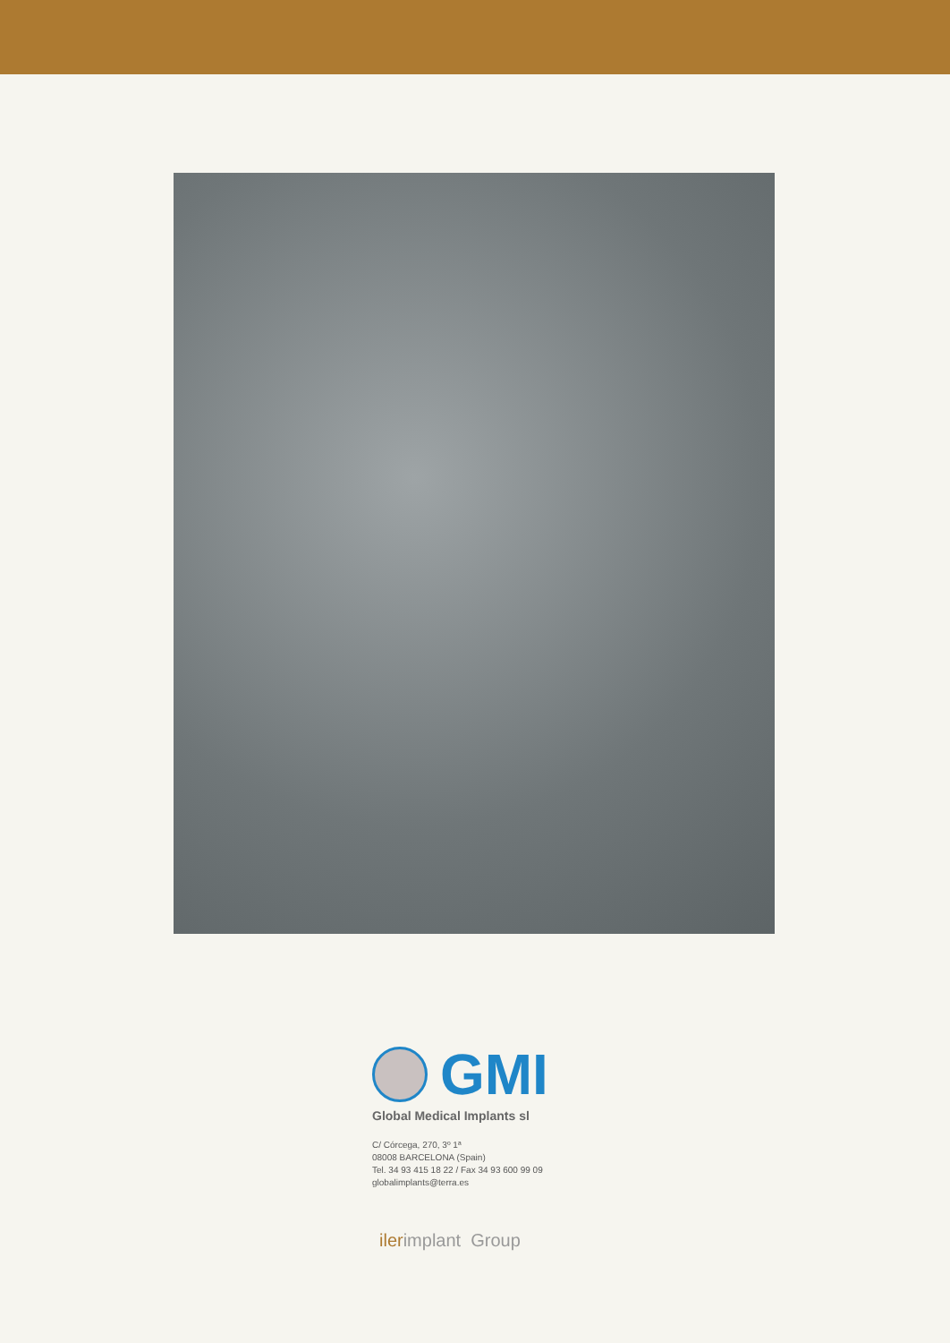GMI
Global Medical Implants sl
C/ Córcega, 270, 3º 1ª
08008 BARCELONA (Spain)
Tel. 34 93 415 18 22 / Fax 34 93 600 99 09
globalimplants@terra.es
ilerimplant Group